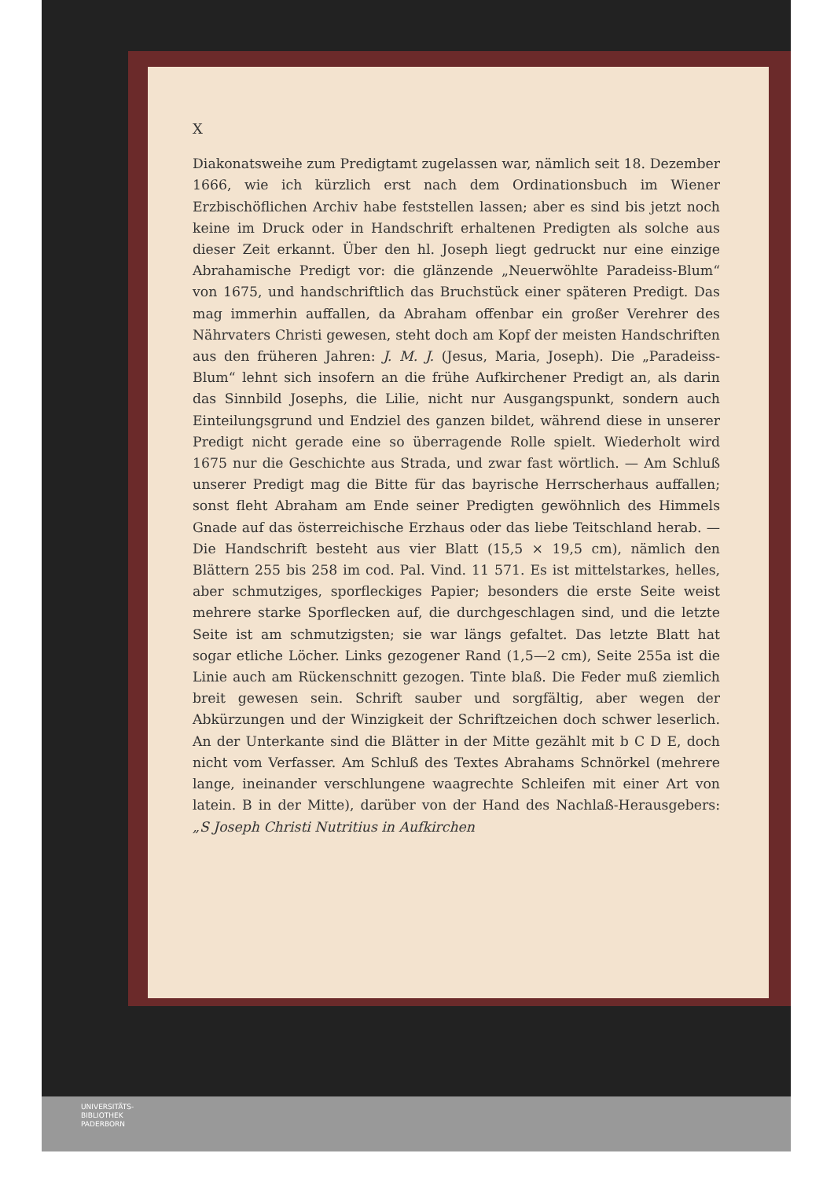X
Diakonatsweihe zum Predigtamt zugelassen war, nämlich seit 18. Dezember 1666, wie ich kürzlich erst nach dem Ordinationsbuch im Wiener Erzbischöflichen Archiv habe feststellen lassen; aber es sind bis jetzt noch keine im Druck oder in Handschrift erhaltenen Predigten als solche aus dieser Zeit erkannt. Über den hl. Joseph liegt gedruckt nur eine einzige Abrahamische Predigt vor: die glänzende „Neuerwöhlte Paradeiss-Blum“ von 1675, und handschriftlich das Bruchstück einer späteren Predigt. Das mag immerhin auffallen, da Abraham offenbar ein großer Verehrer des Nährvaters Christi gewesen, steht doch am Kopf der meisten Handschriften aus den früheren Jahren: J. M. J. (Jesus, Maria, Joseph). Die „Paradeiss-Blum“ lehnt sich insofern an die frühe Aufkirchener Predigt an, als darin das Sinnbild Josephs, die Lilie, nicht nur Ausgangspunkt, sondern auch Einteilungsgrund und Endziel des ganzen bildet, während diese in unserer Predigt nicht gerade eine so überragende Rolle spielt. Wiederholt wird 1675 nur die Geschichte aus Strada, und zwar fast wörtlich. — Am Schluß unserer Predigt mag die Bitte für das bayrische Herrscherhaus auffallen; sonst fleht Abraham am Ende seiner Predigten gewöhnlich des Himmels Gnade auf das österreichische Erzhaus oder das liebe Teitschland herab. — Die Handschrift besteht aus vier Blatt (15,5 × 19,5 cm), nämlich den Blättern 255 bis 258 im cod. Pal. Vind. 11 571. Es ist mittelstarkes, helles, aber schmutziges, sporfleckiges Papier; besonders die erste Seite weist mehrere starke Sporflecken auf, die durchgeschlagen sind, und die letzte Seite ist am schmutzigsten; sie war längs gefaltet. Das letzte Blatt hat sogar etliche Löcher. Links gezogener Rand (1,5—2 cm), Seite 255a ist die Linie auch am Rückenschnitt gezogen. Tinte blaß. Die Feder muß ziemlich breit gewesen sein. Schrift sauber und sorgfältig, aber wegen der Abkürzungen und der Winzigkeit der Schriftzeichen doch schwer leserlich. An der Unterkante sind die Blätter in der Mitte gezählt mit b C D E, doch nicht vom Verfasser. Am Schluß des Textes Abrahams Schnörkel (mehrere lange, ineinander verschlungene waagrechte Schleifen mit einer Art von latein. B in der Mitte), darüber von der Hand des Nachlaß-Herausgebers: „S Joseph Christi Nutritius in Aufkirchen
UNIVERSITÄTS-
BIBLIOTHEK
PADERBORN